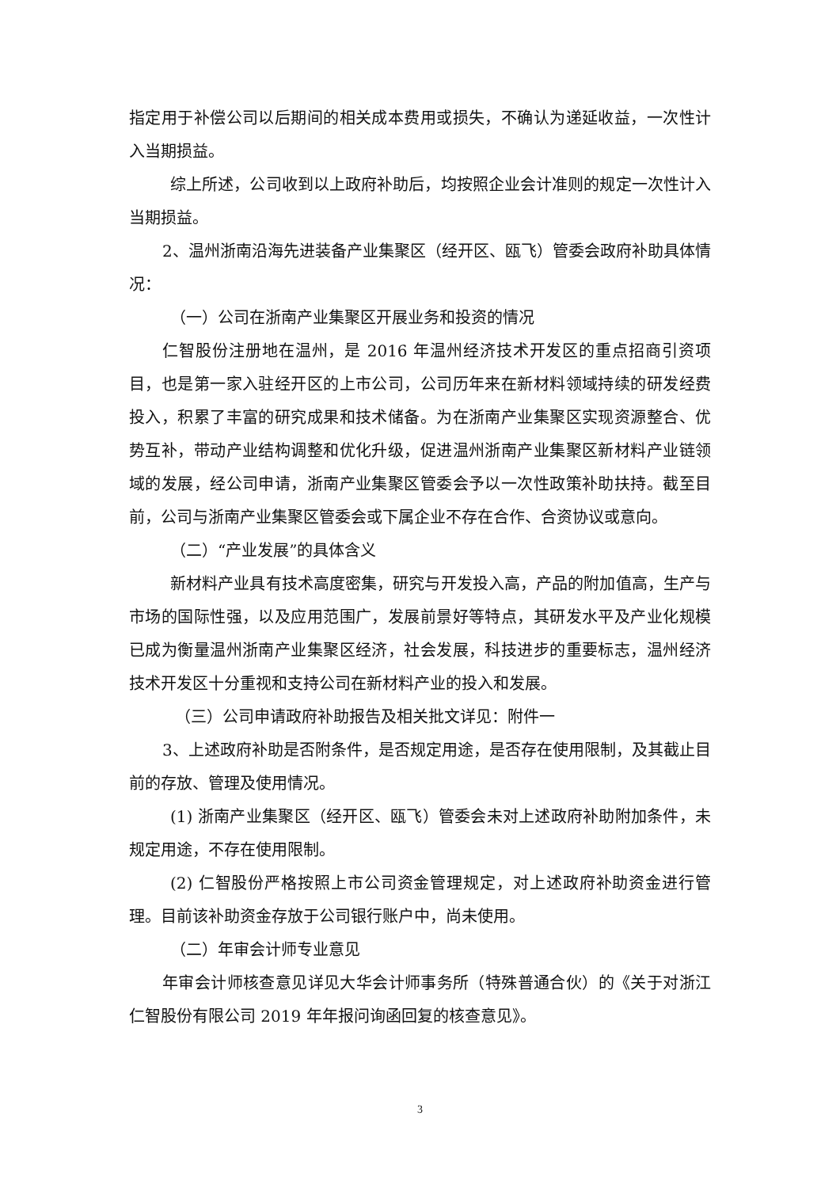指定用于补偿公司以后期间的相关成本费用或损失，不确认为递延收益，一次性计入当期损益。
综上所述，公司收到以上政府补助后，均按照企业会计准则的规定一次性计入当期损益。
2、温州浙南沿海先进装备产业集聚区（经开区、瓯飞）管委会政府补助具体情况：
（一）公司在浙南产业集聚区开展业务和投资的情况
仁智股份注册地在温州，是 2016 年温州经济技术开发区的重点招商引资项目，也是第一家入驻经开区的上市公司，公司历年来在新材料领域持续的研发经费投入，积累了丰富的研究成果和技术储备。为在浙南产业集聚区实现资源整合、优势互补，带动产业结构调整和优化升级，促进温州浙南产业集聚区新材料产业链领域的发展，经公司申请，浙南产业集聚区管委会予以一次性政策补助扶持。截至目前，公司与浙南产业集聚区管委会或下属企业不存在合作、合资协议或意向。
（二）“产业发展”的具体含义
新材料产业具有技术高度密集，研究与开发投入高，产品的附加值高，生产与市场的国际性强，以及应用范围广，发展前景好等特点，其研发水平及产业化规模已成为衡量温州浙南产业集聚区经济，社会发展，科技进步的重要标志，温州经济技术开发区十分重视和支持公司在新材料产业的投入和发展。
（三）公司申请政府补助报告及相关批文详见：附件一
3、上述政府补助是否附条件，是否规定用途，是否存在使用限制，及其截止目前的存放、管理及使用情况。
(1) 浙南产业集聚区（经开区、瓯飞）管委会未对上述政府补助附加条件，未规定用途，不存在使用限制。
(2) 仁智股份严格按照上市公司资金管理规定，对上述政府补助资金进行管理。目前该补助资金存放于公司银行账户中，尚未使用。
（二）年审会计师专业意见
年审会计师核查意见详见大华会计师事务所（特殊普通合伙）的《关于对浙江仁智股份有限公司 2019 年年报问询函回复的核查意见》。
3